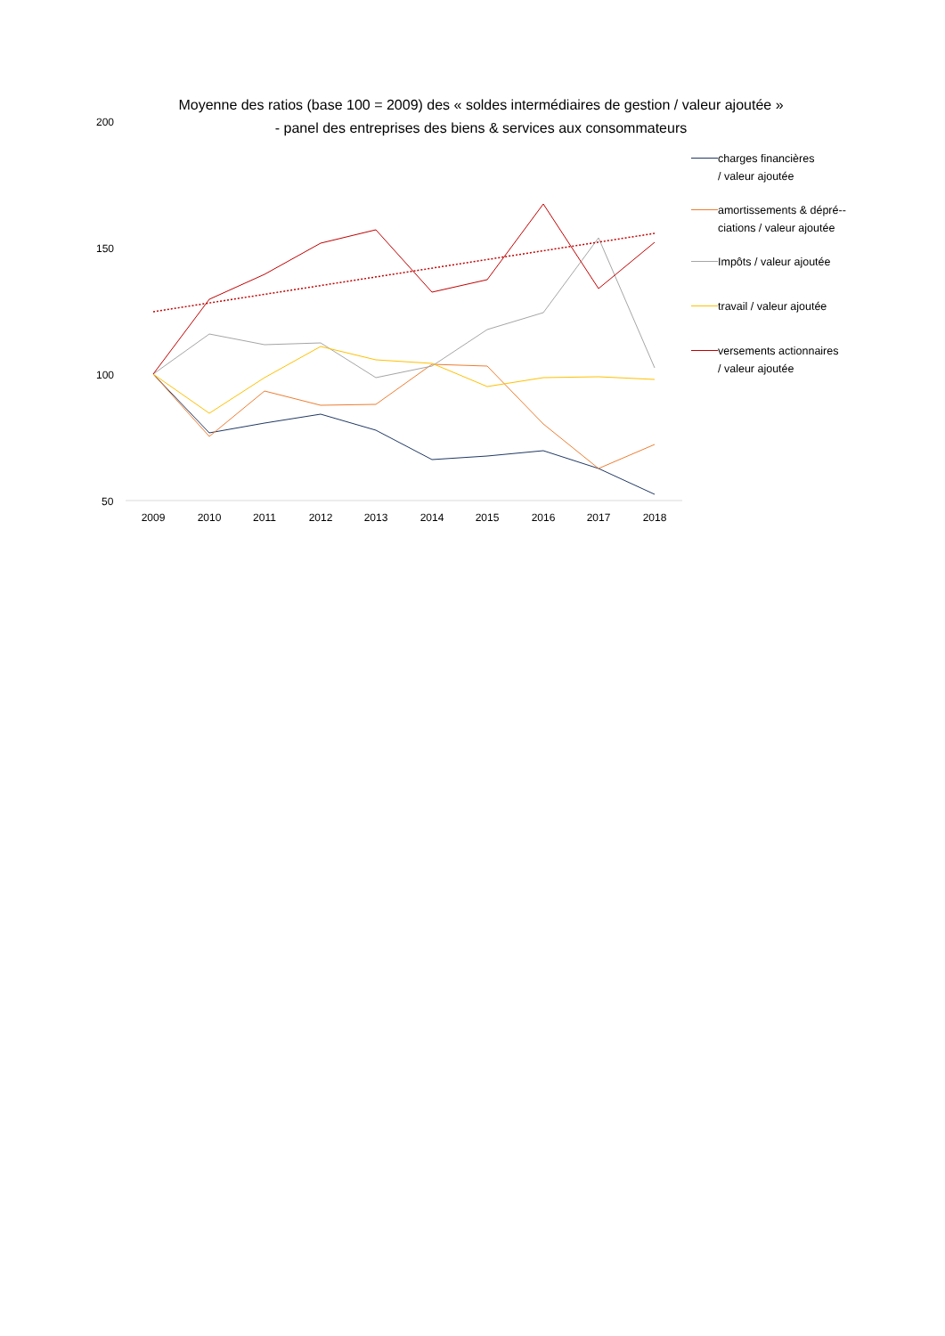Moyenne des ratios (base 100 = 2009) des « soldes intermédiaires de gestion / valeur ajoutée »
- panel des entreprises des biens & services aux consommateurs
200
150
100
50
2009
2010
2011
2012
2013
2014
2015
2016
2017
2018
charges financières
/ valeur ajoutée
amortissements & dépré--
ciations / valeur ajoutée
Impôts / valeur ajoutée
travail / valeur ajoutée
versements actionnaires
/ valeur ajoutée